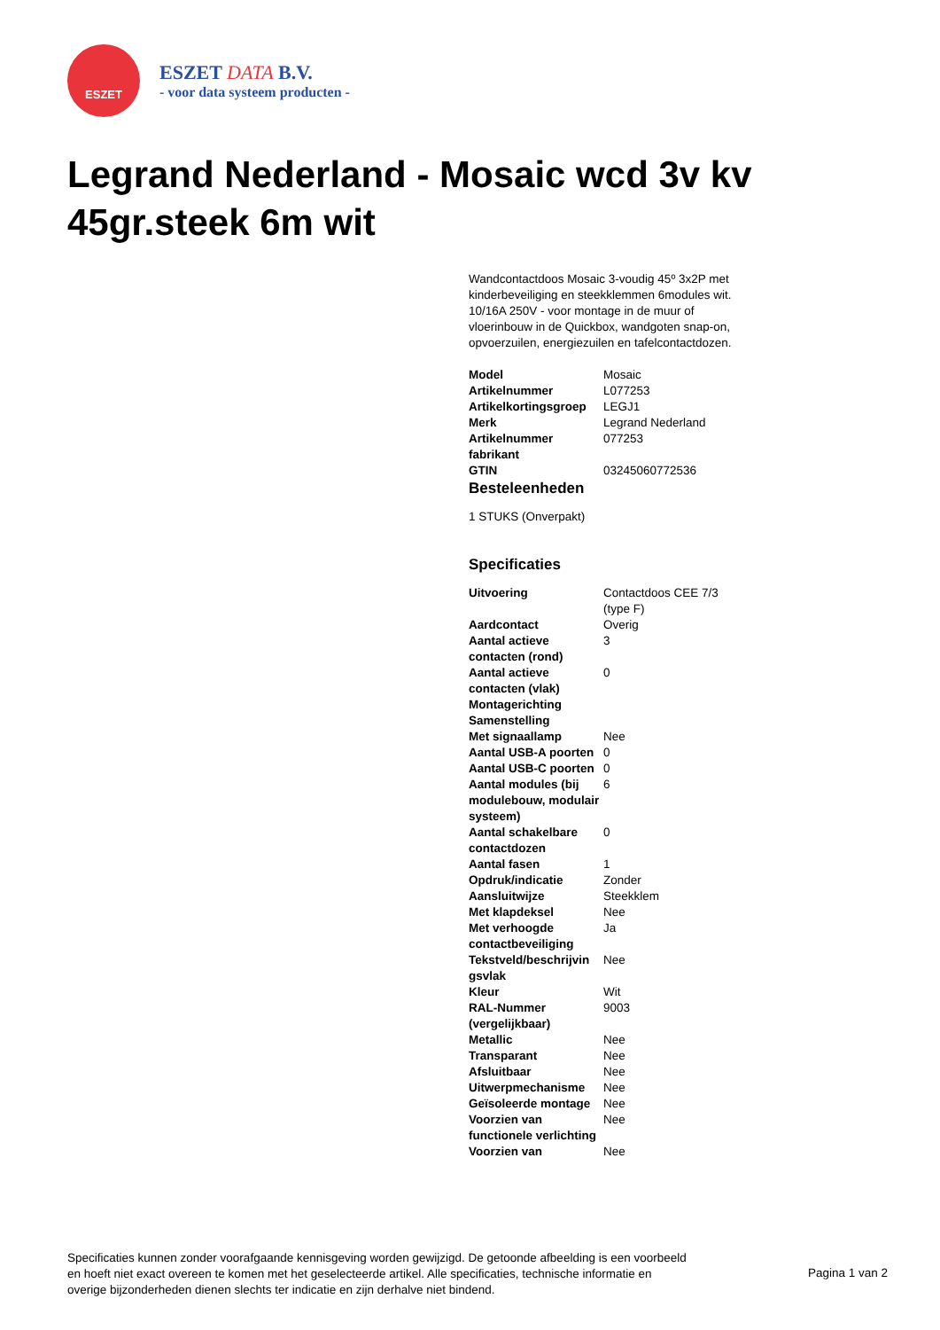ESZET
ESZET DATA B.V.
- voor data systeem producten -
Legrand Nederland - Mosaic wcd 3v kv 45gr.steek 6m wit
Wandcontactdoos Mosaic 3-voudig 45º 3x2P met kinderbeveiliging en steekklemmen 6modules wit. 10/16A 250V - voor montage in de muur of vloerinbouw in de Quickbox, wandgoten snap-on, opvoerzuilen, energiezuilen en tafelcontactdozen.
| Model | Mosaic |
| Artikelnummer | L077253 |
| Artikelkortingsgroep | LEGJ1 |
| Merk | Legrand Nederland |
| Artikelnummer fabrikant | 077253 |
| GTIN | 03245060772536 |
Besteleenheden
1 STUKS (Onverpakt)
Specificaties
| Uitvoering | Contactdoos CEE 7/3 (type F) |
| Aardcontact | Overig |
| Aantal actieve contacten (rond) | 3 |
| Aantal actieve contacten (vlak) | 0 |
| Montagerichting | |
| Samenstelling | |
| Met signaallamp | Nee |
| Aantal USB-A poorten | 0 |
| Aantal USB-C poorten | 0 |
| Aantal modules (bij modulebouw, modulair systeem) | 6 |
| Aantal schakelbare contactdozen | 0 |
| Aantal fasen | 1 |
| Opdruk/indicatie | Zonder |
| Aansluitwijze | Steekklem |
| Met klapdeksel | Nee |
| Met verhoogde contactbeveiliging | Ja |
| Tekstveld/beschrijvin gsvlak | Nee |
| Kleur | Wit |
| RAL-Nummer (vergelijkbaar) | 9003 |
| Metallic | Nee |
| Transparant | Nee |
| Afsluitbaar | Nee |
| Uitwerpmechanisme | Nee |
| Geïsoleerde montage | Nee |
| Voorzien van functionele verlichting | Nee |
| Voorzien van | Nee |
Specificaties kunnen zonder voorafgaande kennisgeving worden gewijzigd. De getoonde afbeelding is een voorbeeld en hoeft niet exact overeen te komen met het geselecteerde artikel. Alle specificaties, technische informatie en overige bijzonderheden dienen slechts ter indicatie en zijn derhalve niet bindend.
Pagina 1 van 2